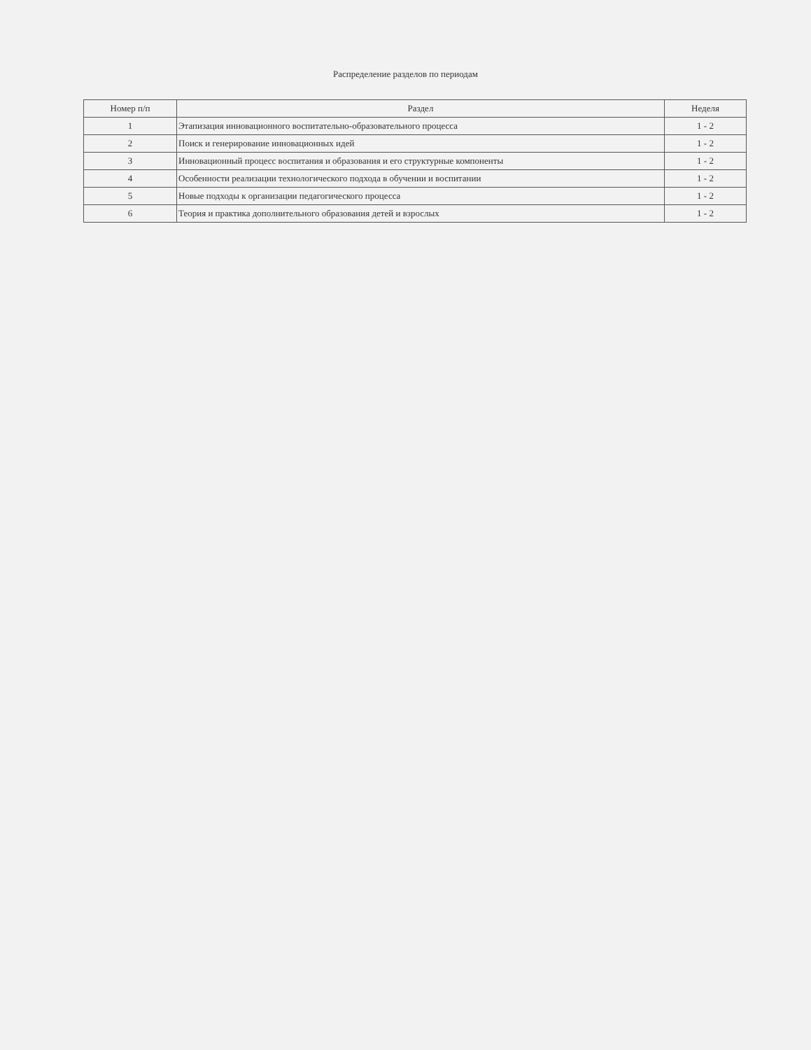Распределение разделов по периодам
| Номер п/п | Раздел | Неделя |
| --- | --- | --- |
| 1 | Этапизация инновационного воспитательно-образовательного процесса | 1 - 2 |
| 2 | Поиск и генерирование инновационных идей | 1 - 2 |
| 3 | Инновационный процесс воспитания и образования и его структурные компоненты | 1 - 2 |
| 4 | Особенности реализации технологического подхода в обучении и воспитании | 1 - 2 |
| 5 | Новые подходы к организации педагогического процесса | 1 - 2 |
| 6 | Теория и практика дополнительного образования детей и взрослых | 1 - 2 |